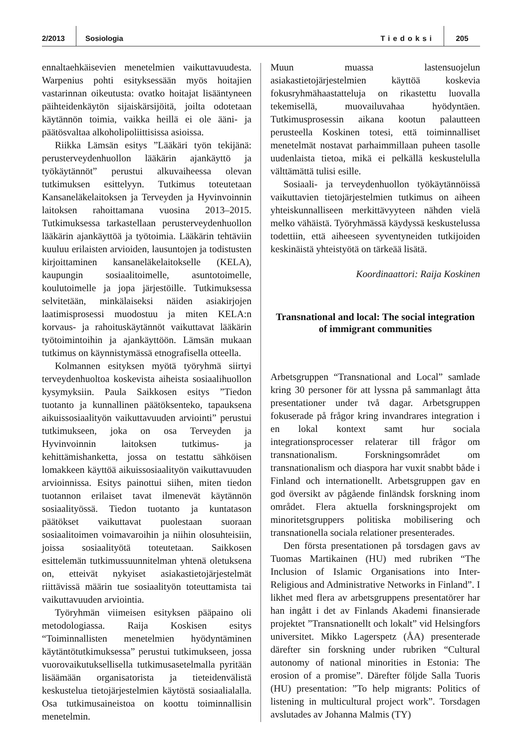2/2013 Sosiologia Tiedoksi 205
ennaltaehkäisevien menetelmien vaikuttavuudesta. Warpenius pohti esityksessään myös hoitajien vastarinnan oikeutusta: ovatko hoitajat lisääntyneen päihteidenkäytön sijaiskärsijöitä, joilta odotetaan käytännön toimia, vaikka heillä ei ole ääni- ja päätösvaltaa alkoholipoliittisissa asioissa.
Riikka Lämsän esitys ”Lääkäri työn tekijänä: perusterveydenhuollon lääkärin ajankäyttö ja työkäytännöt” perustui alkuvaiheessa olevan tutkimuksen esittelyyn. Tutkimus toteutetaan Kansaneläkelaitoksen ja Terveyden ja Hyvinvoinnin laitoksen rahoittamana vuosina 2013–2015. Tutkimuksessa tarkastellaan perusterveydenhuollon lääkärin ajankäyttöä ja työtoimia. Lääkärin tehtäviin kuuluu erilaisten arvioiden, lausuntojen ja todistusten kirjoittaminen kansaneläkelaitokselle (KELA), kaupungin sosiaalitoimelle, asuntotoimelle, koulutoimelle ja jopa järjestöille. Tutkimuksessa selvitetään, minkälaiseksi näiden asiakirjojen laatimisprosessi muodostuu ja miten KELA:n korvaus- ja rahoituskäytännöt vaikuttavat lääkärin työtoimintoihin ja ajankäyttöön. Lämsän mukaan tutkimus on käynnistymässä etnografisella otteella.
Kolmannen esityksen myötä työryhmä siirtyi terveydenhuoltoa koskevista aiheista sosiaalihuollon kysymyksiin. Paula Saikkosen esitys ”Tiedon tuotanto ja kunnallinen päätöksenteko, tapauksena aikuissosiaalityön vaikuttavuuden arviointi” perustui tutkimukseen, joka on osa Terveyden ja Hyvinvoinnin laitoksen tutkimus- ja kehittämishanketta, jossa on testattu sähköisen lomakkeen käyttöä aikuissosiaalityön vaikuttavuuden arvioinnissa. Esitys painottui siihen, miten tiedon tuotannon erilaiset tavat ilmenevät käytännön sosiaalityössä. Tiedon tuotanto ja kuntatason päätökset vaikuttavat puolestaan suoraan sosiaalitoimen voimavaroihin ja niihin olosuhteisiin, joissa sosiaalityötä toteutetaan. Saikkosen esittelemän tutkimussuunnitelman yhtenä oletuksena on, etteivät nykyiset asiakastietojärjestelmät riittävissä määrin tue sosiaalityön toteuttamista tai vaikuttavuuden arviointia.
Työryhmän viimeisen esityksen pääpaino oli metodologiassa. Raija Koskisen esitys “Toiminnallisten menetelmien hyödyntäminen käytäntötutkimuksessa” perustui tutkimukseen, jossa vuorovaikutuksellisella tutkimusasetelmalla pyritään lisäämään organisatorista ja tieteidenvälistä keskustelua tietojärjestelmien käytöstä sosiaalialalla. Osa tutkimusaineistoa on koottu toiminnallisin menetelmin.
Muun muassa lastensuojelun asiakastietojärjestelmien käyttöä koskevia fokusryhmähaastatteluja on rikastettu luovalla tekemisellä, muovailuvahaa hyödyntäen. Tutkimusprosessin aikana kootun palautteen perusteella Koskinen totesi, että toiminnalliset menetelmät nostavat parhaimmillaan puheen tasolle uudenlaista tietoa, mikä ei pelkällä keskustelulla välttämättä tulisi esille.
Sosiaali- ja terveydenhuollon työkäytännöissä vaikuttavien tietojärjestelmien tutkimus on aiheen yhteiskunnalliseen merkittävyyteen nähden vielä melko vähäistä. Työryhmässä käydyssä keskustelussa todettiin, että aiheeseen syventyneiden tutkijoiden keskinäistä yhteistyötä on tärkeää lisätä.
Koordinaattori: Raija Koskinen
Transnational and local: The social integration of immigrant communities
Arbetsgruppen “Transnational and Local” samlade kring 30 personer för att lyssna på sammanlagt åtta presentationer under två dagar. Arbetsgruppen fokuserade på frågor kring invandrares integration i en lokal kontext samt hur sociala integrationsprocesser relaterar till frågor om transnationalism. Forskningsområdet om transnationalism och diaspora har vuxit snabbt både i Finland och internationellt. Arbetsgruppen gav en god översikt av pågående finländsk forskning inom området. Flera aktuella forskningsprojekt om minoritetsgruppers politiska mobilisering och transnationella sociala relationer presenterades.
Den första presentationen på torsdagen gavs av Tuomas Martikainen (HU) med rubriken “The Inclusion of Islamic Organisations into Inter-Religious and Administrative Networks in Finland”. I likhet med flera av arbetsgruppens presentatörer har han ingått i det av Finlands Akademi finansierade projektet ”Transnationellt och lokalt” vid Helsingfors universitet. Mikko Lagerspetz (ÅA) presenterade därefter sin forskning under rubriken “Cultural autonomy of national minorities in Estonia: The erosion of a promise”. Därefter följde Salla Tuoris (HU) presentation: ”To help migrants: Politics of listening in multicultural project work”. Torsdagen avslutades av Johanna Malmis (TY)